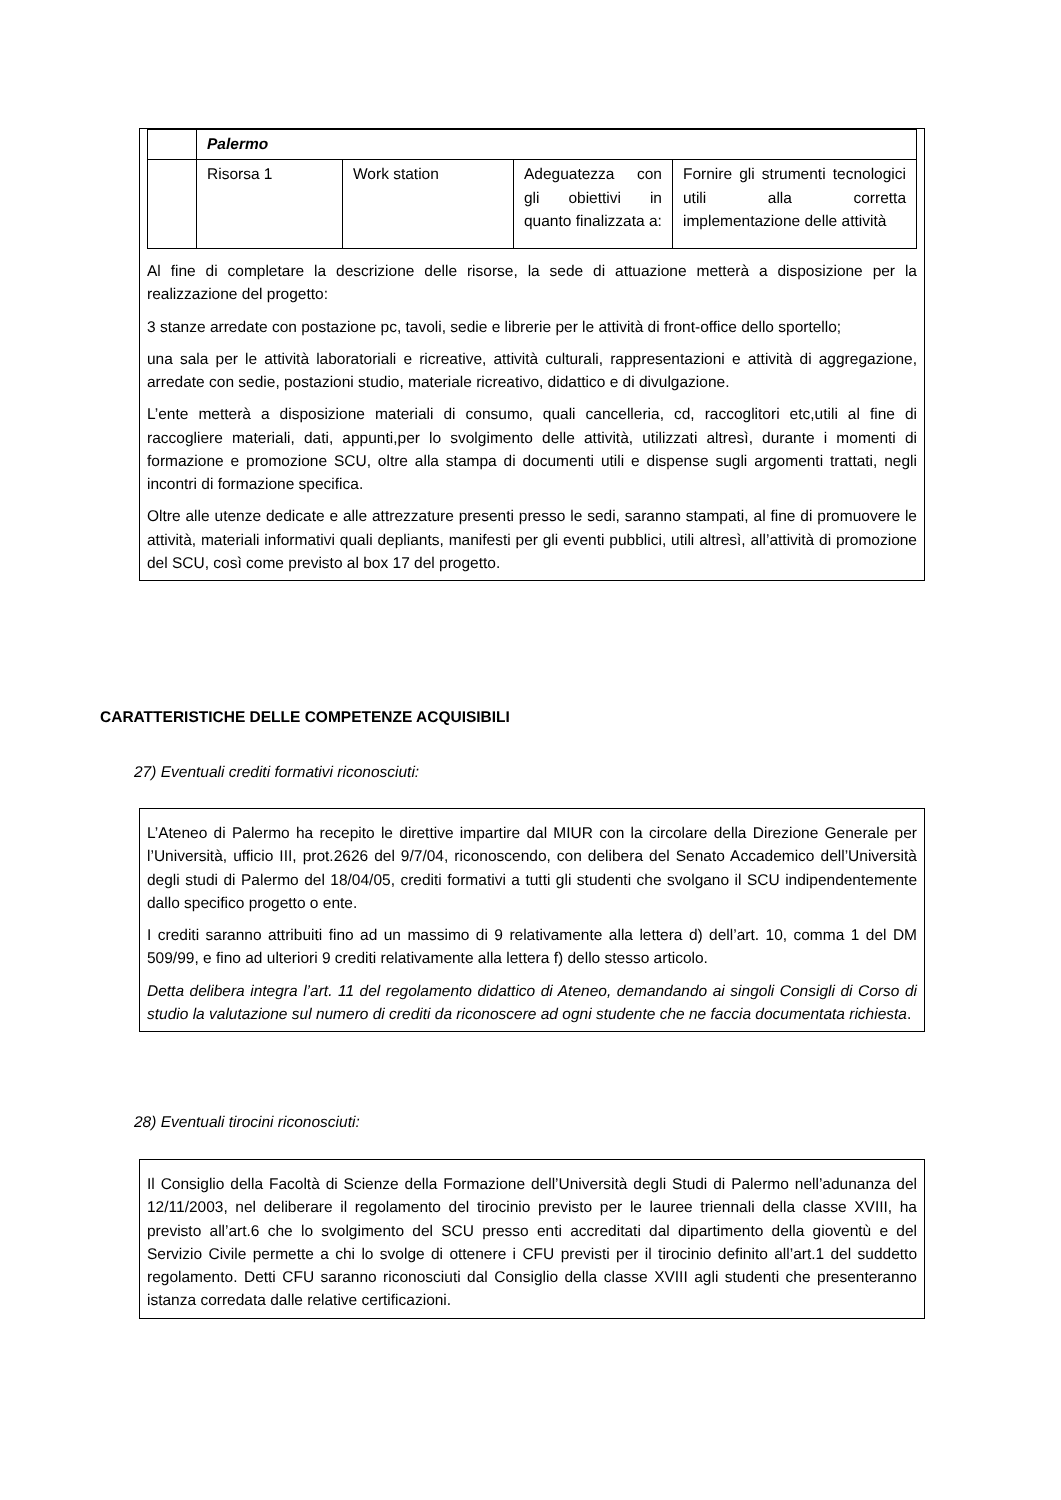| | Palermo | | | |
| | Risorsa 1 | Work station | Adeguatezza con gli obiettivi in quanto finalizzata a: | Fornire gli strumenti tecnologici utili alla corretta implementazione delle attività |
Al fine di completare la descrizione delle risorse, la sede di attuazione metterà a disposizione per la realizzazione del progetto:
3 stanze arredate con postazione pc, tavoli, sedie e librerie per le attività di front-office dello sportello;
una sala per le attività laboratoriali e ricreative, attività culturali, rappresentazioni e attività di aggregazione, arredate con sedie, postazioni studio, materiale ricreativo, didattico e di divulgazione.
L’ente metterà a disposizione materiali di consumo, quali cancelleria, cd, raccoglitori etc,utili al fine di raccogliere materiali, dati, appunti,per lo svolgimento delle attività, utilizzati altresì, durante i momenti di formazione e promozione SCU, oltre alla stampa di documenti utili e dispense sugli argomenti trattati, negli incontri di formazione specifica.
Oltre alle utenze dedicate e alle attrezzature presenti presso le sedi, saranno stampati, al fine di promuovere le attività, materiali informativi quali depliants, manifesti per gli eventi pubblici, utili altresì, all’attività di promozione del SCU, così come previsto al box 17 del progetto.
CARATTERISTICHE DELLE COMPETENZE ACQUISIBILI
27) Eventuali crediti formativi riconosciuti:
L’Ateneo di Palermo ha recepito le direttive impartire dal MIUR con la circolare della Direzione Generale per l’Università, ufficio III, prot.2626 del 9/7/04, riconoscendo, con delibera del Senato Accademico dell’Università degli studi di Palermo del 18/04/05, crediti formativi a tutti gli studenti che svolgano il SCU indipendentemente dallo specifico progetto o ente.
I crediti saranno attribuiti fino ad un massimo di 9 relativamente alla lettera d) dell’art. 10, comma 1 del DM 509/99, e fino ad ulteriori 9 crediti relativamente alla lettera f) dello stesso articolo.
Detta delibera integra l’art. 11 del regolamento didattico di Ateneo, demandando ai singoli Consigli di Corso di studio la valutazione sul numero di crediti da riconoscere ad ogni studente che ne faccia documentata richiesta.
28) Eventuali tirocini riconosciuti:
Il Consiglio della Facoltà di Scienze della Formazione dell’Università degli Studi di Palermo nell’adunanza del 12/11/2003, nel deliberare il regolamento del tirocinio previsto per le lauree triennali della classe XVIII, ha previsto all’art.6 che lo svolgimento del SCU presso enti accreditati dal dipartimento della gioventù e del Servizio Civile permette a chi lo svolge di ottenere i CFU previsti per il tirocinio definito all’art.1 del suddetto regolamento. Detti CFU saranno riconosciuti dal Consiglio della classe XVIII agli studenti che presenteranno istanza corredata dalle relative certificazioni.